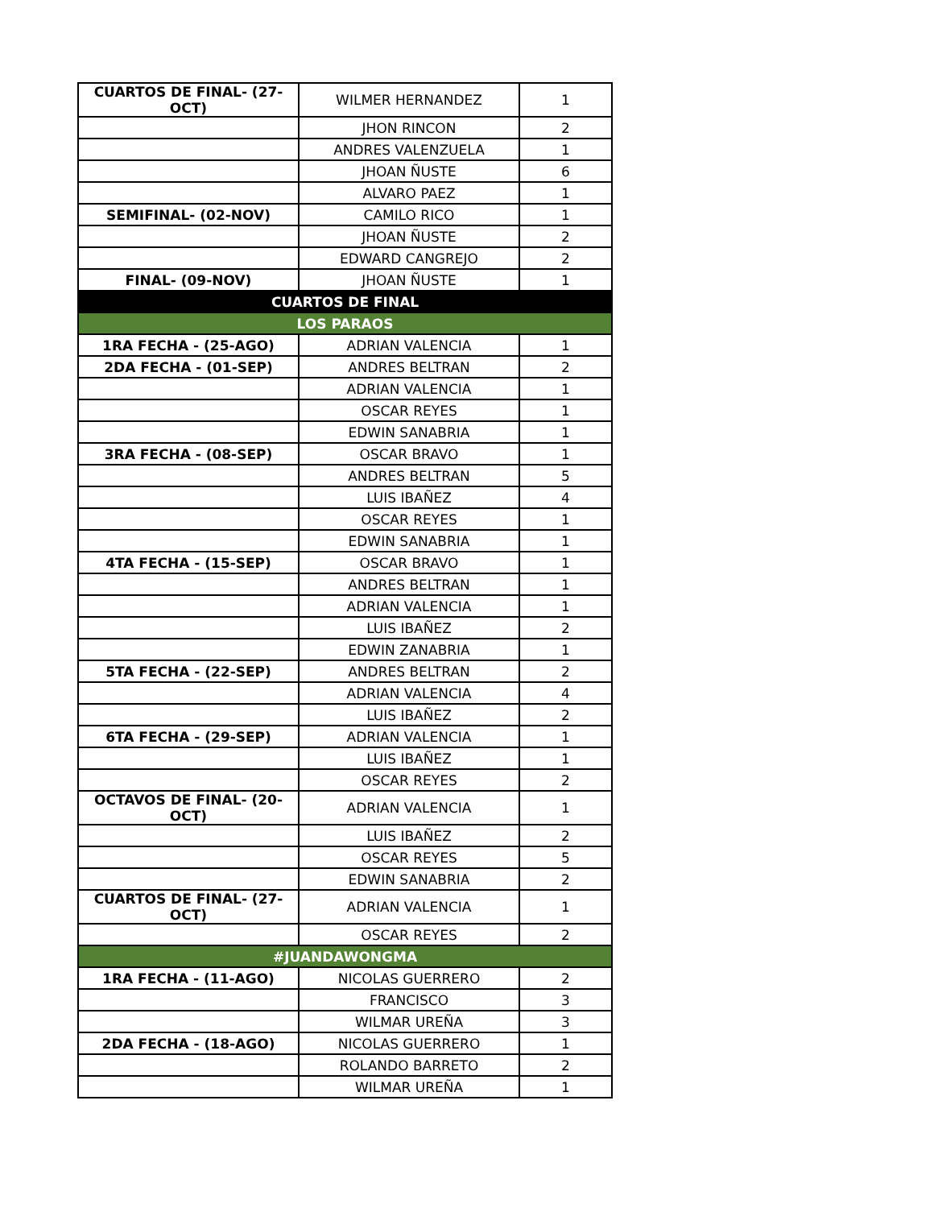| CUARTOS DE FINAL- (27-OCT) | WILMER HERNANDEZ | 1 |
| | JHON RINCON | 2 |
| | ANDRES VALENZUELA | 1 |
| | JHOAN ÑUSTE | 6 |
| | ALVARO PAEZ | 1 |
| SEMIFINAL- (02-NOV) | CAMILO RICO | 1 |
| | JHOAN ÑUSTE | 2 |
| | EDWARD CANGREJO | 2 |
| FINAL- (09-NOV) | JHOAN ÑUSTE | 1 |
| CUARTOS DE FINAL | | |
| LOS PARAOS | | |
| 1RA FECHA - (25-AGO) | ADRIAN VALENCIA | 1 |
| 2DA FECHA - (01-SEP) | ANDRES BELTRAN | 2 |
| | ADRIAN VALENCIA | 1 |
| | OSCAR REYES | 1 |
| | EDWIN SANABRIA | 1 |
| 3RA FECHA - (08-SEP) | OSCAR BRAVO | 1 |
| | ANDRES BELTRAN | 5 |
| | LUIS IBAÑEZ | 4 |
| | OSCAR REYES | 1 |
| | EDWIN SANABRIA | 1 |
| 4TA FECHA - (15-SEP) | OSCAR BRAVO | 1 |
| | ANDRES BELTRAN | 1 |
| | ADRIAN VALENCIA | 1 |
| | LUIS IBAÑEZ | 2 |
| | EDWIN ZANABRIA | 1 |
| 5TA FECHA - (22-SEP) | ANDRES BELTRAN | 2 |
| | ADRIAN VALENCIA | 4 |
| | LUIS IBAÑEZ | 2 |
| 6TA FECHA - (29-SEP) | ADRIAN VALENCIA | 1 |
| | LUIS IBAÑEZ | 1 |
| | OSCAR REYES | 2 |
| OCTAVOS DE FINAL- (20-OCT) | ADRIAN VALENCIA | 1 |
| | LUIS IBAÑEZ | 2 |
| | OSCAR REYES | 5 |
| | EDWIN SANABRIA | 2 |
| CUARTOS DE FINAL- (27-OCT) | ADRIAN VALENCIA | 1 |
| | OSCAR REYES | 2 |
| #JUANDAWONGMA | | |
| 1RA FECHA - (11-AGO) | NICOLAS GUERRERO | 2 |
| | FRANCISCO | 3 |
| | WILMAR UREÑA | 3 |
| 2DA FECHA - (18-AGO) | NICOLAS GUERRERO | 1 |
| | ROLANDO BARRETO | 2 |
| | WILMAR UREÑA | 1 |